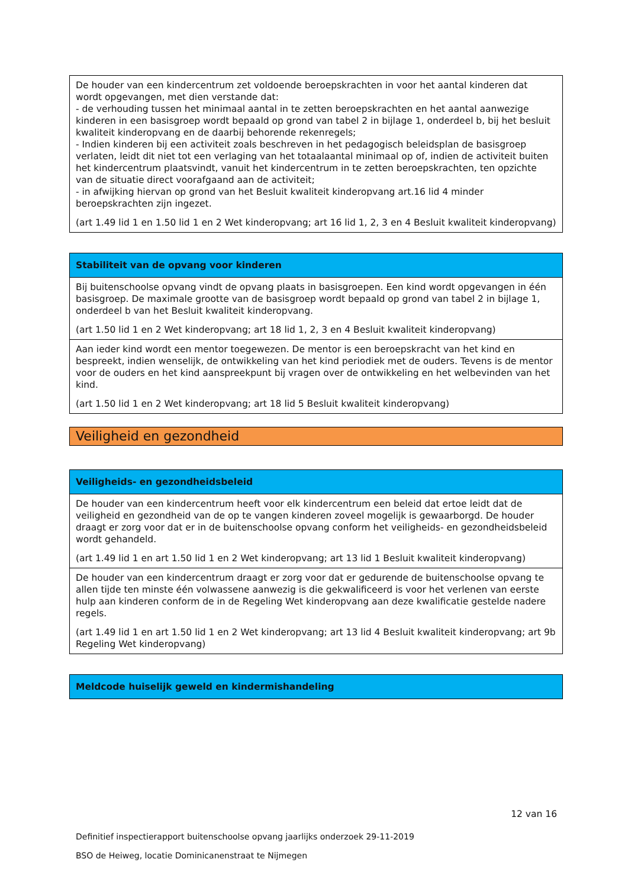| De houder van een kindercentrum zet voldoende beroepskrachten in voor het aantal kinderen dat wordt opgevangen, met dien verstande dat: - de verhouding tussen het minimaal aantal in te zetten beroepskrachten en het aantal aanwezige kinderen in een basisgroep wordt bepaald op grond van tabel 2 in bijlage 1, onderdeel b, bij het besluit kwaliteit kinderopvang en de daarbij behorende rekenregels; - Indien kinderen bij een activiteit zoals beschreven in het pedagogisch beleidsplan de basisgroep verlaten, leidt dit niet tot een verlaging van het totaalaantal minimaal op of, indien de activiteit buiten het kindercentrum plaatsvindt, vanuit het kindercentrum in te zetten beroepskrachten, ten opzichte van de situatie direct voorafgaand aan de activiteit; - in afwijking hiervan op grond van het Besluit kwaliteit kinderopvang art.16 lid 4 minder beroepskrachten zijn ingezet. (art 1.49 lid 1 en 1.50 lid 1 en 2 Wet kinderopvang; art 16 lid 1, 2, 3 en 4 Besluit kwaliteit kinderopvang) |
| Stabiliteit van de opvang voor kinderen |
| --- |
| Bij buitenschoolse opvang vindt de opvang plaats in basisgroepen. Een kind wordt opgevangen in één basisgroep. De maximale grootte van de basisgroep wordt bepaald op grond van tabel 2 in bijlage 1, onderdeel b van het Besluit kwaliteit kinderopvang. (art 1.50 lid 1 en 2 Wet kinderopvang; art 18 lid 1, 2, 3 en 4 Besluit kwaliteit kinderopvang) |
| Aan ieder kind wordt een mentor toegewezen. De mentor is een beroepskracht van het kind en bespreekt, indien wenselijk, de ontwikkeling van het kind periodiek met de ouders. Tevens is de mentor voor de ouders en het kind aanspreekpunt bij vragen over de ontwikkeling en het welbevinden van het kind. (art 1.50 lid 1 en 2 Wet kinderopvang; art 18 lid 5 Besluit kwaliteit kinderopvang) |
Veiligheid en gezondheid
| Veiligheids- en gezondheidsbeleid |
| --- |
| De houder van een kindercentrum heeft voor elk kindercentrum een beleid dat ertoe leidt dat de veiligheid en gezondheid van de op te vangen kinderen zoveel mogelijk is gewaarborgd. De houder draagt er zorg voor dat er in de buitenschoolse opvang conform het veiligheids- en gezondheidsbeleid wordt gehandeld. (art 1.49 lid 1 en art 1.50 lid 1 en 2 Wet kinderopvang; art 13 lid 1 Besluit kwaliteit kinderopvang) |
| De houder van een kindercentrum draagt er zorg voor dat er gedurende de buitenschoolse opvang te allen tijde ten minste één volwassene aanwezig is die gekwalificeerd is voor het verlenen van eerste hulp aan kinderen conform de in de Regeling Wet kinderopvang aan deze kwalificatie gestelde nadere regels. (art 1.49 lid 1 en art 1.50 lid 1 en 2 Wet kinderopvang; art 13 lid 4 Besluit kwaliteit kinderopvang; art 9b Regeling Wet kinderopvang) |
| Meldcode huiselijk geweld en kindermishandeling |
| --- |
12 van 16
Definitief inspectierapport buitenschoolse opvang jaarlijks onderzoek 29-11-2019
BSO de Heiweg, locatie Dominicanenstraat te Nijmegen